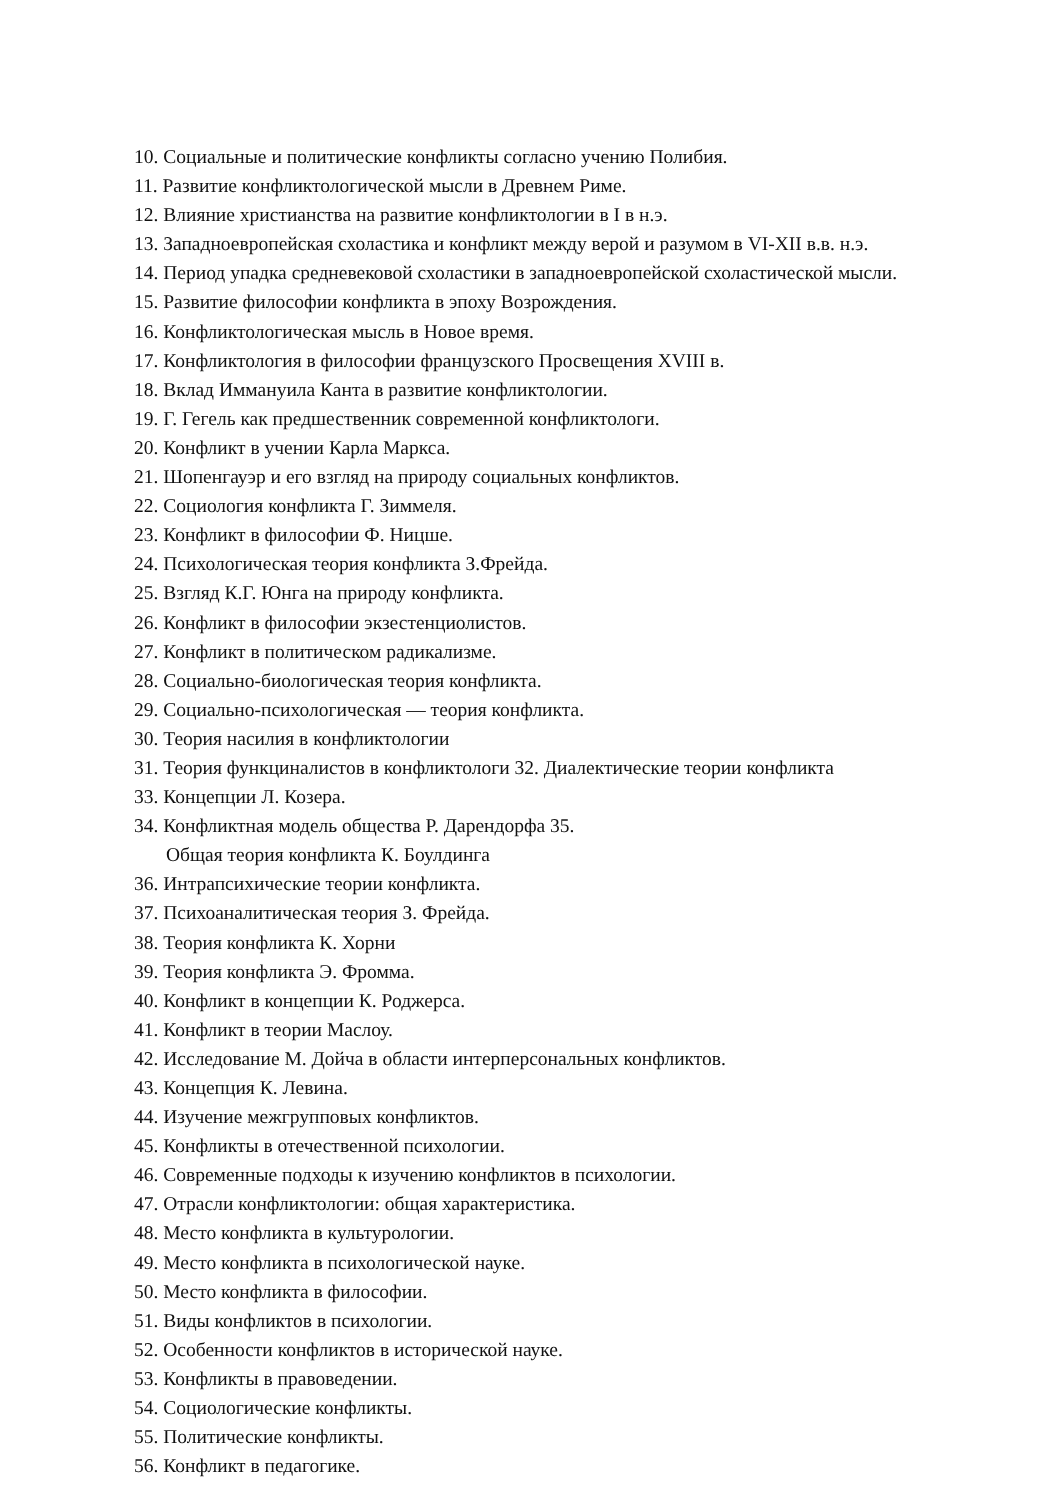10. Социальные и политические конфликты согласно учению Полибия.
11. Развитие конфликтологической мысли в Древнем Риме.
12. Влияние христианства на развитие конфликтологии в I в н.э.
13. Западноевропейская схоластика и конфликт между верой и разумом в VI-XII в.в. н.э.
14. Период упадка средневековой схоластики в западноевропейской схоластической мысли.
15. Развитие философии конфликта в эпоху Возрождения.
16. Конфликтологическая мысль в Новое время.
17. Конфликтология в философии французского Просвещения XVIII в.
18. Вклад Иммануила Канта в развитие конфликтологии.
19. Г. Гегель как предшественник современной конфликтологи.
20. Конфликт в учении Карла Маркса.
21. Шопенгауэр и его взгляд на природу социальных конфликтов.
22. Социология конфликта Г. Зиммеля.
23. Конфликт в философии Ф. Ницше.
24. Психологическая теория конфликта З.Фрейда.
25. Взгляд К.Г. Юнга на природу конфликта.
26. Конфликт в философии экзестенциолистов.
27. Конфликт в политическом радикализме.
28. Социально-биологическая теория конфликта.
29. Социально-психологическая — теория конфликта.
30. Теория насилия в конфликтологии
31. Теория функциналистов в конфликтологи 32. Диалектические теории конфликта
33. Концепции Л. Козера.
34. Конфликтная модель общества Р. Дарендорфа 35.
Общая теория конфликта К. Боулдинга
36. Интрапсихические теории конфликта.
37. Психоаналитическая теория З. Фрейда.
38. Теория конфликта К. Хорни
39. Теория конфликта Э. Фромма.
40. Конфликт в концепции К. Роджерса.
41. Конфликт в теории Маслоу.
42. Исследование М. Дойча в области интерперсональных конфликтов.
43. Концепция К. Левина.
44. Изучение межгрупповых конфликтов.
45. Конфликты в отечественной психологии.
46. Современные подходы к изучению конфликтов в психологии.
47. Отрасли конфликтологии: общая характеристика.
48. Место конфликта в культурологии.
49. Место конфликта в психологической науке.
50. Место конфликта в философии.
51. Виды конфликтов в психологии.
52. Особенности конфликтов в исторической науке.
53. Конфликты в правоведении.
54. Социологические конфликты.
55. Политические конфликты.
56. Конфликт в педагогике.